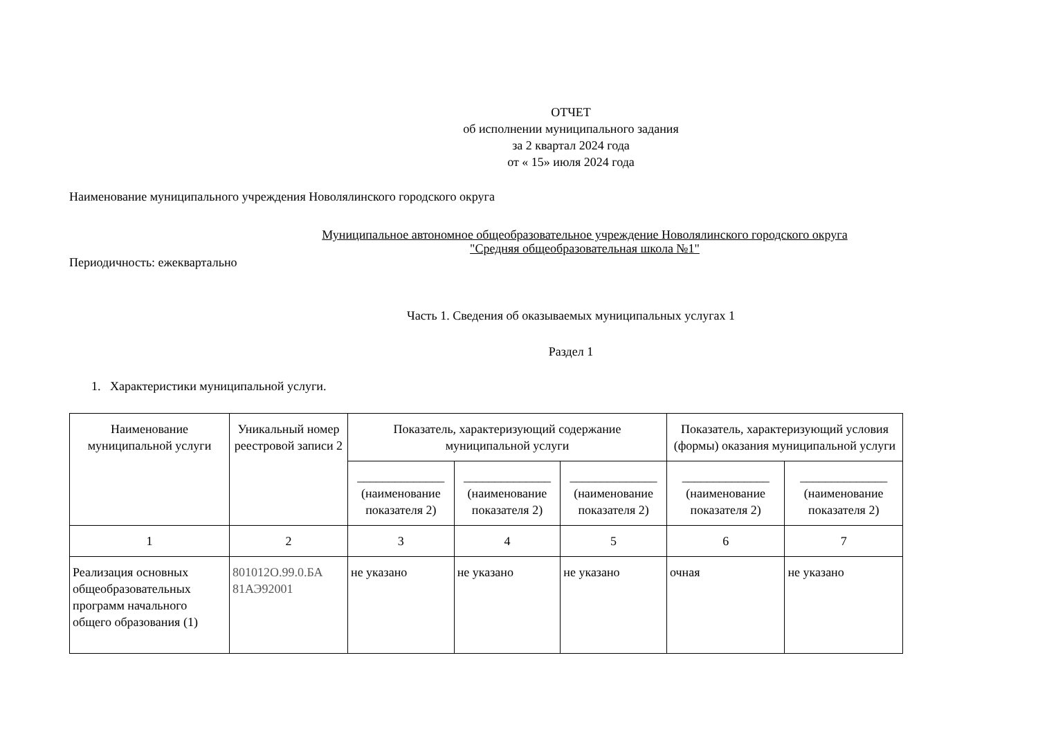ОТЧЕТ
об исполнении муниципального задания
за 2 квартал 2024 года
от « 15» июля 2024 года
Наименование муниципального учреждения Новолялинского городского округа
Муниципальное автономное общеобразовательное учреждение Новолялинского городского округа
"Средняя общеобразовательная школа №1"
Периодичность: ежеквартально
Часть 1. Сведения об оказываемых муниципальных услугах 1
Раздел 1
1. Характеристики муниципальной услуги.
| Наименование муниципальной услуги | Уникальный номер реестровой записи 2 | Показатель, характеризующий содержание муниципальной услуги | | | Показатель, характеризующий условия (формы) оказания муниципальной услуги | |
| --- | --- | --- | --- | --- | --- | --- |
| | | ______________ (наименование показателя 2) | ______________ (наименование показателя 2) | ______________ (наименование показателя 2) | ______________ (наименование показателя 2) | ______________ (наименование показателя 2) |
| 1 | 2 | 3 | 4 | 5 | 6 | 7 |
| Реализация основных общеобразовательных программ начального общего образования (1) | 801012О.99.0.БА 81АЭ92001 | не указано | не указано | не указано | очная | не указано |